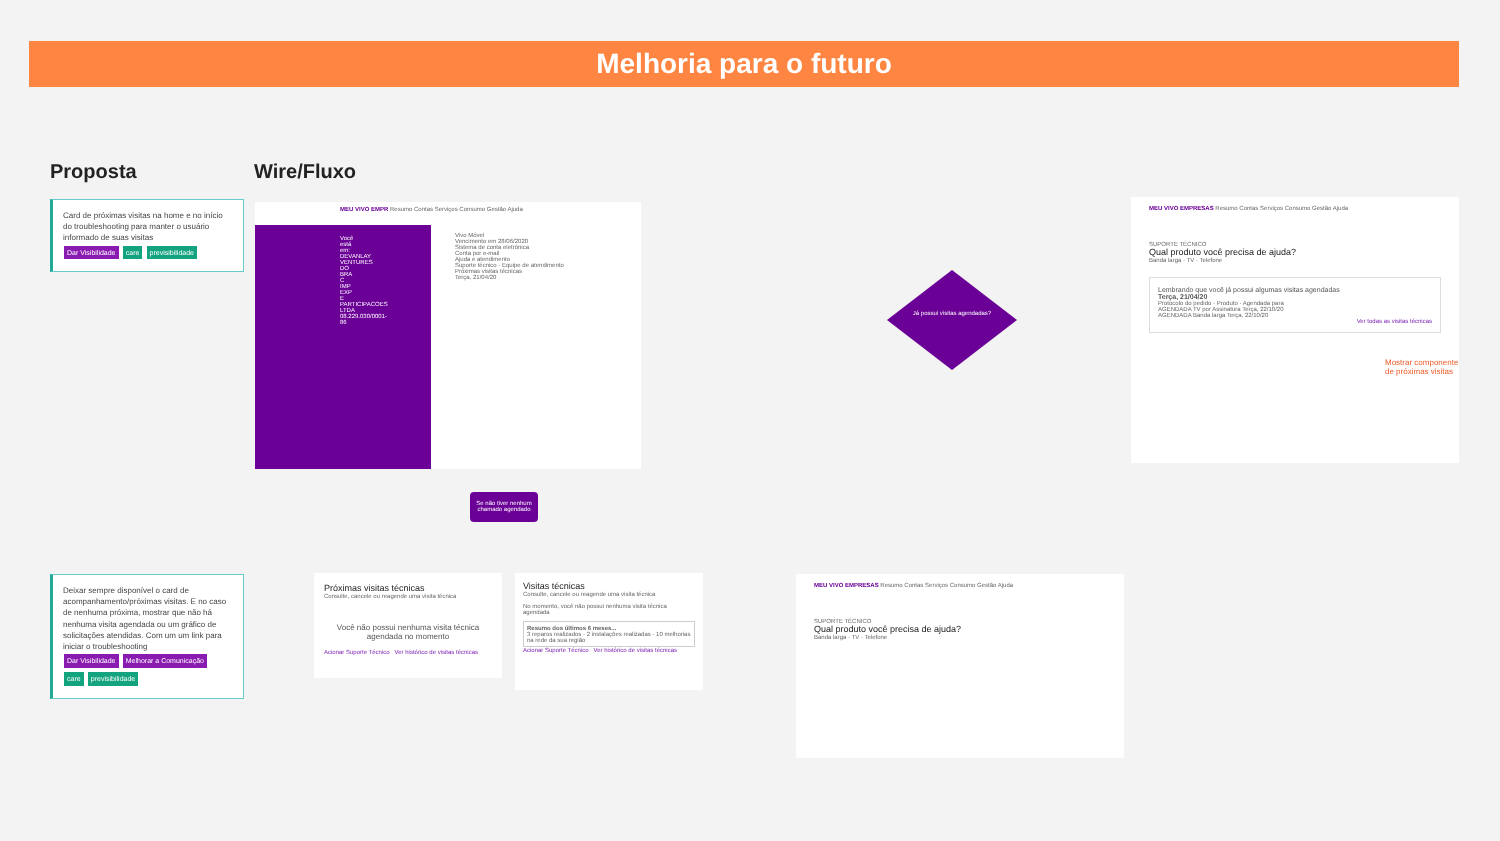Melhoria para o futuro
Proposta Wire/Fluxo
Card de próximas visitas na home e no início do troubleshooting para manter o usuário informado de suas visitas
Dar Visibilidade care previsibilidade
Deixar sempre disponível o card de acompanhamento/próximas visitas. E no caso de nenhuma próxima, mostrar que não há nenhuma visita agendada ou um gráfico de solicitações atendidas. Com um um link para iniciar o troubleshooting
Dar Visibilidade Melhorar a Comunicação
care previsibilidade
MEU VIVO EMPR Resumo Contas Serviços Consumo Gestão Ajuda
Você está em: DEVANLAY VENTURES DO BRA C IMP EXP E PARTICIPACOES LTDA 08.229.030/0001-86
Vivo Móvel
Vencimento em 28/06/2020
Sistema de conta eletrônica
Conta por e-mail
Ajuda e atendimento
Suporte técnico · Equipe de atendimento
Próximas visitas técnicas
Terça, 21/04/20
Se não tiver nenhum chamado agendado
Próximas visitas técnicas
Consulte, cancele ou reagende uma visita técnica
Você não possui nenhuma visita técnica agendada no momento
Acionar Suporte Técnico Ver histórico de visitas técnicas
Visitas técnicas
Consulte, cancele ou reagende uma visita técnica
No momento, você não possui nenhuma visita técnica agendada
Resumo dos últimos 6 meses...
3 reparos realizados · 2 instalações realizadas · 10 melhorias na rede da sua região
Acionar Suporte Técnico Ver histórico de visitas técnicas
Já possui visitas agendadas?
MEU VIVO EMPRESAS Resumo Contas Serviços Consumo Gestão Ajuda
SUPORTE TÉCNICO
Qual produto você precisa de ajuda?
Banda larga · TV · Telefone
Lembrando que você já possui algumas visitas agendadas
Terça, 21/04/20
Protocolo do pedido · Produto · Agendada para
AGENDADA TV por Assinatura Terça, 22/10/20
AGENDADA Banda larga Terça, 22/10/20
Ver todas as visitas técnicas
Mostrar componente
de próximas visitas
MEU VIVO EMPRESAS Resumo Contas Serviços Consumo Gestão Ajuda
SUPORTE TÉCNICO
Qual produto você precisa de ajuda?
Banda larga · TV · Telefone